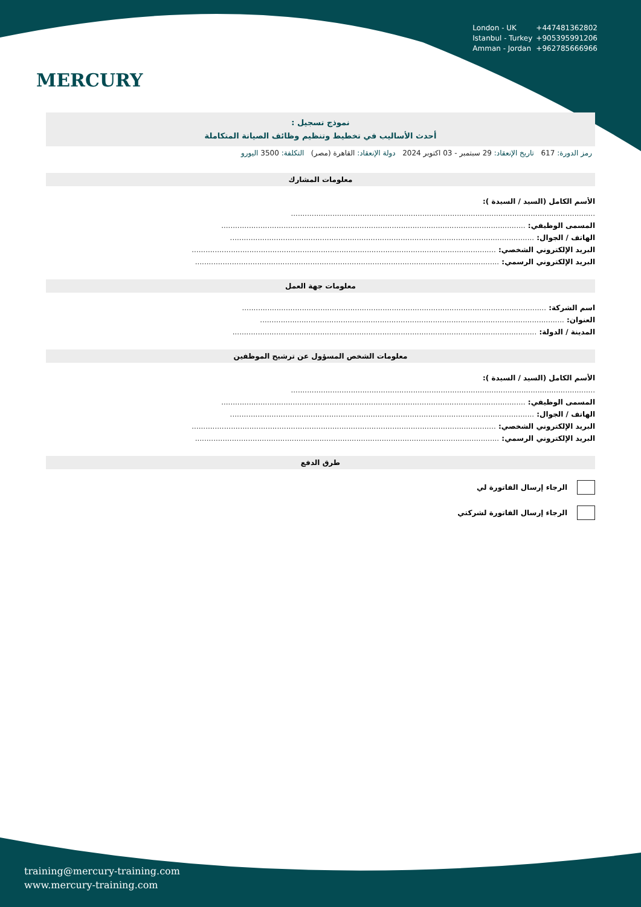London - UK +447481362802
Istanbul - Turkey +905395991206
Amman - Jordan +962785666966
MERCURY
نموذج تسجيل :
أحدث الأساليب في تخطيط وتنظيم وظائف الصيانة المتكاملة
رمز الدورة: 617 تاريخ الإنعقاد: 29 سبتمبر - 03 اكتوبر 2024 دولة الإنعقاد: القاهرة (مصر) التكلفة: 3500 اليورو
معلومات المشارك
الأسم الكامل (السيد / السيدة ):
....................................................................................................................................
المسمى الوظيفي: ....................................................................................................................................
الهاتف / الجوال: ....................................................................................................................................
البريد الإلكتروني الشخصي: ....................................................................................................................................
البريد الإلكتروني الرسمي: ....................................................................................................................................
معلومات جهة العمل
اسم الشركة: ....................................................................................................................................
العنوان: ....................................................................................................................................
المدينة / الدولة: ....................................................................................................................................
معلومات الشخص المسؤول عن ترشيح الموظفين
الأسم الكامل (السيد / السيدة ):
....................................................................................................................................
المسمى الوظيفي: ....................................................................................................................................
الهاتف / الجوال: ....................................................................................................................................
البريد الإلكتروني الشخصي: ....................................................................................................................................
البريد الإلكتروني الرسمي: ....................................................................................................................................
طرق الدفع
الرجاء إرسال الفاتورة لي
الرجاء إرسال الفاتورة لشركتي
training@mercury-training.com
www.mercury-training.com